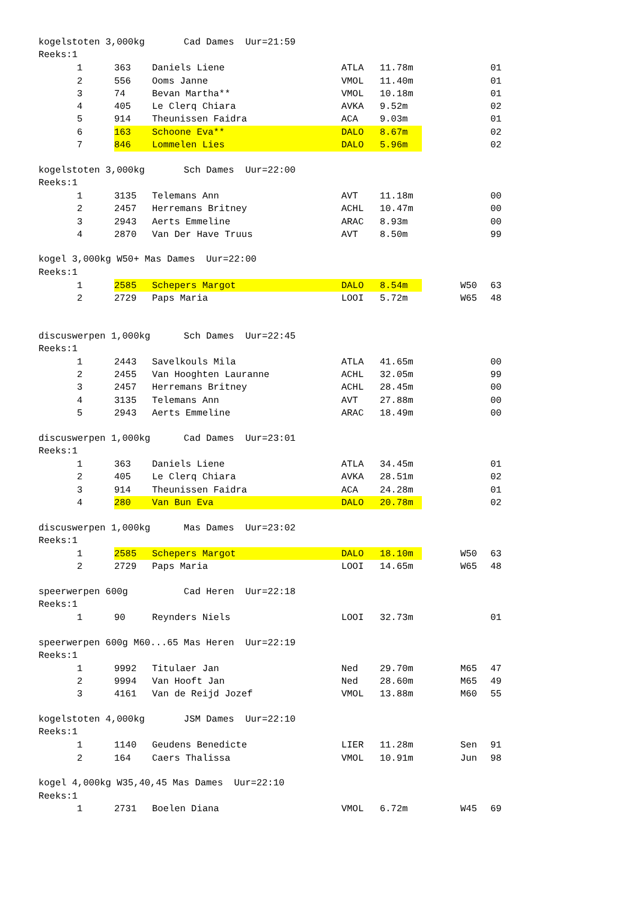kogelstoten 3,000kg Cad Dames Uur=21:59
Reeks:1
| 1 | 363 | Daniels Liene | ATLA | 11.78m | | | 01 |
| 2 | 556 | Ooms Janne | VMOL | 11.40m | | | 01 |
| 3 | 74 | Bevan Martha** | VMOL | 10.18m | | | 01 |
| 4 | 405 | Le Clerq Chiara | AVKA | 9.52m | | | 02 |
| 5 | 914 | Theunissen Faidra | ACA | 9.03m | | | 01 |
| 6 | 163 | Schoone Eva** | DALO | 8.67m | | | 02 |
| 7 | 846 | Lommelen Lies | DALO | 5.96m | | | 02 |
kogelstoten 3,000kg Sch Dames Uur=22:00
Reeks:1
| 1 | 3135 | Telemans Ann | AVT | 11.18m | | | 00 |
| 2 | 2457 | Herremans Britney | ACHL | 10.47m | | | 00 |
| 3 | 2943 | Aerts Emmeline | ARAC | 8.93m | | | 00 |
| 4 | 2870 | Van Der Have Truus | AVT | 8.50m | | | 99 |
kogel 3,000kg W50+ Mas Dames Uur=22:00
Reeks:1
| 1 | 2585 | Schepers Margot | DALO | 8.54m | | W50 | 63 |
| 2 | 2729 | Paps Maria | LOOI | 5.72m | | W65 | 48 |
discuswerpen 1,000kg Sch Dames Uur=22:45
Reeks:1
| 1 | 2443 | Savelkouls Mila | ATLA | 41.65m | | | 00 |
| 2 | 2455 | Van Hooghten Lauranne | ACHL | 32.05m | | | 99 |
| 3 | 2457 | Herremans Britney | ACHL | 28.45m | | | 00 |
| 4 | 3135 | Telemans Ann | AVT | 27.88m | | | 00 |
| 5 | 2943 | Aerts Emmeline | ARAC | 18.49m | | | 00 |
discuswerpen 1,000kg Cad Dames Uur=23:01
Reeks:1
| 1 | 363 | Daniels Liene | ATLA | 34.45m | | | 01 |
| 2 | 405 | Le Clerq Chiara | AVKA | 28.51m | | | 02 |
| 3 | 914 | Theunissen Faidra | ACA | 24.28m | | | 01 |
| 4 | 280 | Van Bun Eva | DALO | 20.78m | | | 02 |
discuswerpen 1,000kg Mas Dames Uur=23:02
Reeks:1
| 1 | 2585 | Schepers Margot | DALO | 18.10m | | W50 | 63 |
| 2 | 2729 | Paps Maria | LOOI | 14.65m | | W65 | 48 |
speerwerpen 600g Cad Heren Uur=22:18
Reeks:1
| 1 | 90 | Reynders Niels | LOOI | 32.73m | | | 01 |
speerwerpen 600g M60...65 Mas Heren Uur=22:19
Reeks:1
| 1 | 9992 | Titulaer Jan | Ned | 29.70m | | M65 | 47 |
| 2 | 9994 | Van Hooft Jan | Ned | 28.60m | | M65 | 49 |
| 3 | 4161 | Van de Reijd Jozef | VMOL | 13.88m | | M60 | 55 |
kogelstoten 4,000kg JSM Dames Uur=22:10
Reeks:1
| 1 | 1140 | Geudens Benedicte | LIER | 11.28m | | Sen | 91 |
| 2 | 164 | Caers Thalissa | VMOL | 10.91m | | Jun | 98 |
kogel 4,000kg W35,40,45 Mas Dames Uur=22:10
Reeks:1
| 1 | 2731 | Boelen Diana | VMOL | 6.72m | | W45 | 69 |